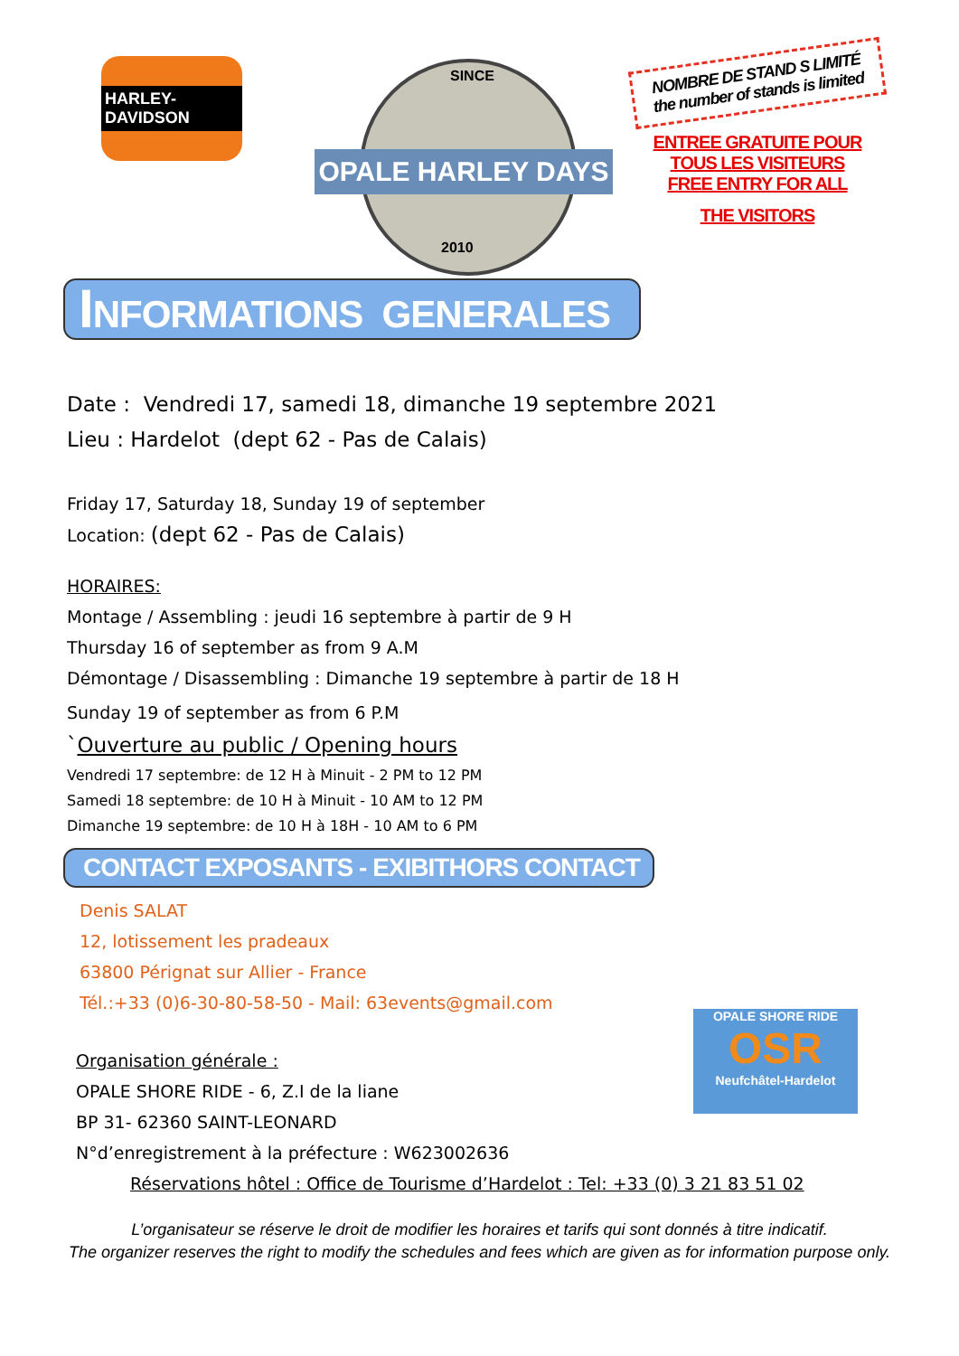HARLEY-DAVIDSON
SINCE
OPALE HARLEY DAYS
2010
NOMBRE DE STAND S LIMITÉ
the number of stands is limited
ENTREE GRATUITE POUR
TOUS LES VISITEURS
FREE ENTRY FOR ALL
THE VISITORS
INFORMATIONS GENERALES
Date : Vendredi 17, samedi 18, dimanche 19 septembre 2021
Lieu : Hardelot (dept 62 - Pas de Calais)
Friday 17, Saturday 18, Sunday 19 of september
Location: (dept 62 - Pas de Calais)
HORAIRES:
Montage / Assembling : jeudi 16 septembre à partir de 9 H
Thursday 16 of september as from 9 A.M
Démontage / Disassembling : Dimanche 19 septembre à partir de 18 H
Sunday 19 of september as from 6 P.M
`Ouverture au public / Opening hours
Vendredi 17 septembre: de 12 H à Minuit - 2 PM to 12 PM
Samedi 18 septembre: de 10 H à Minuit - 10 AM to 12 PM
Dimanche 19 septembre: de 10 H à 18H - 10 AM to 6 PM
CONTACT EXPOSANTS - EXIBITHORS CONTACT
Denis SALAT
12, lotissement les pradeaux
63800 Pérignat sur Allier - France
Tél.:+33 (0)6-30-80-58-50 - Mail: 63events@gmail.com
OPALE SHORE RIDE
OSR
Neufchâtel-Hardelot
Organisation générale :
OPALE SHORE RIDE - 6, Z.I de la liane
BP 31- 62360 SAINT-LEONARD
N°d’enregistrement à la préfecture : W623002636
Réservations hôtel : Office de Tourisme d’Hardelot : Tel: +33 (0) 3 21 83 51 02
L’organisateur se réserve le droit de modifier les horaires et tarifs qui sont donnés à titre indicatif.
The organizer reserves the right to modify the schedules and fees which are given as for information purpose only.